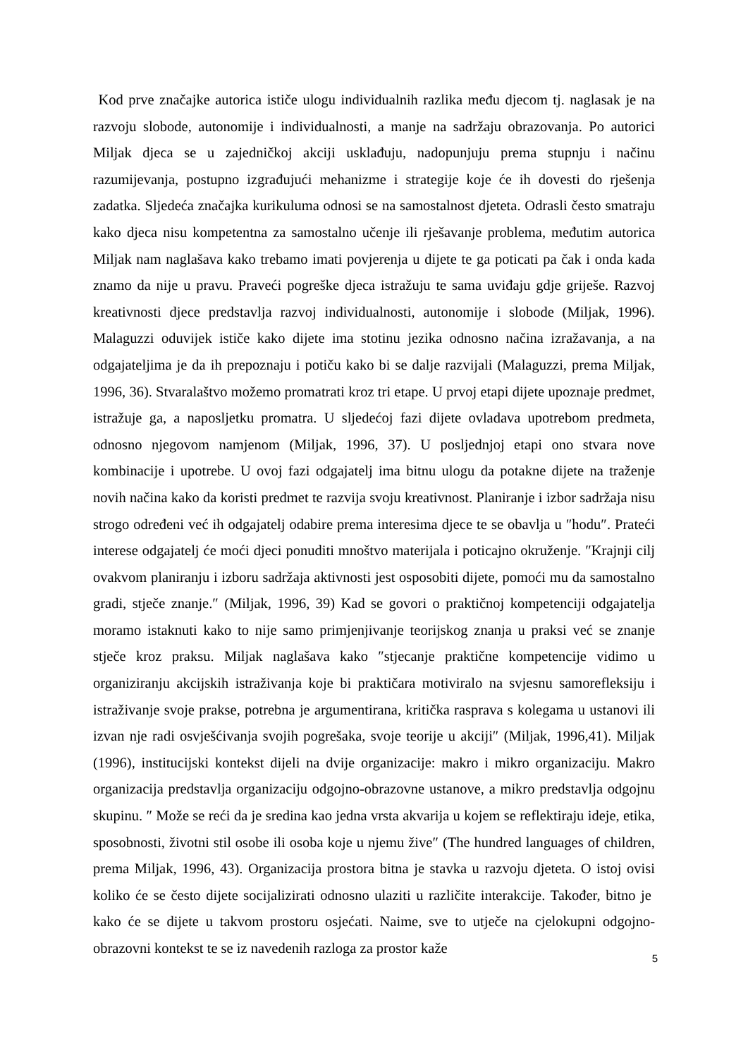Kod prve značajke autorica ističe ulogu individualnih razlika među djecom tj. naglasak je na razvoju slobode, autonomije i individualnosti, a manje na sadržaju obrazovanja. Po autorici Miljak djeca se u zajedničkoj akciji usklađuju, nadopunjuju prema stupnju i načinu razumijevanja, postupno izgrađujući mehanizme i strategije koje će ih dovesti do rješenja zadatka. Sljedeća značajka kurikuluma odnosi se na samostalnost djeteta. Odrasli često smatraju kako djeca nisu kompetentna za samostalno učenje ili rješavanje problema, međutim autorica Miljak nam naglašava kako trebamo imati povjerenja u dijete te ga poticati pa čak i onda kada znamo da nije u pravu. Praveći pogreške djeca istražuju te sama uviđaju gdje griješe. Razvoj kreativnosti djece predstavlja razvoj individualnosti, autonomije i slobode (Miljak, 1996). Malaguzzi oduvijek ističe kako dijete ima stotinu jezika odnosno načina izražavanja, a na odgajateljima je da ih prepoznaju i potiču kako bi se dalje razvijali (Malaguzzi, prema Miljak, 1996, 36). Stvaralaštvo možemo promatrati kroz tri etape. U prvoj etapi dijete upoznaje predmet, istražuje ga, a naposljetku promatra. U sljedećoj fazi dijete ovladava upotrebom predmeta, odnosno njegovom namjenom (Miljak, 1996, 37). U posljednjoj etapi ono stvara nove kombinacije i upotrebe. U ovoj fazi odgajatelj ima bitnu ulogu da potakne dijete na traženje novih načina kako da koristi predmet te razvija svoju kreativnost. Planiranje i izbor sadržaja nisu strogo određeni već ih odgajatelj odabire prema interesima djece te se obavlja u ″hodu″. Prateći interese odgajatelj će moći djeci ponuditi mnoštvo materijala i poticajno okruženje. ″Krajnji cilj ovakvom planiranju i izboru sadržaja aktivnosti jest osposobiti dijete, pomoći mu da samostalno gradi, stječe znanje.″ (Miljak, 1996, 39) Kad se govori o praktičnoj kompetenciji odgajatelja moramo istaknuti kako to nije samo primjenjivanje teorijskog znanja u praksi već se znanje stječe kroz praksu. Miljak naglašava kako ″stjecanje praktične kompetencije vidimo u organiziranju akcijskih istraživanja koje bi praktičara motiviralo na svjesnu samorefleksiju i istraživanje svoje prakse, potrebna je argumentirana, kritička rasprava s kolegama u ustanovi ili izvan nje radi osvješćivanja svojih pogrešaka, svoje teorije u akciji″ (Miljak, 1996,41). Miljak (1996), institucijski kontekst dijeli na dvije organizacije: makro i mikro organizaciju. Makro organizacija predstavlja organizaciju odgojno-obrazovne ustanove, a mikro predstavlja odgojnu skupinu. ″ Može se reći da je sredina kao jedna vrsta akvarija u kojem se reflektiraju ideje, etika, sposobnosti, životni stil osobe ili osoba koje u njemu žive″ (The hundred languages of children, prema Miljak, 1996, 43). Organizacija prostora bitna je stavka u razvoju djeteta. O istoj ovisi koliko će se često dijete socijalizirati odnosno ulaziti u različite interakcije. Također, bitno je kako će se dijete u takvom prostoru osjećati. Naime, sve to utječe na cjelokupni odgojno-obrazovni kontekst te se iz navedenih razloga za prostor kaže
5